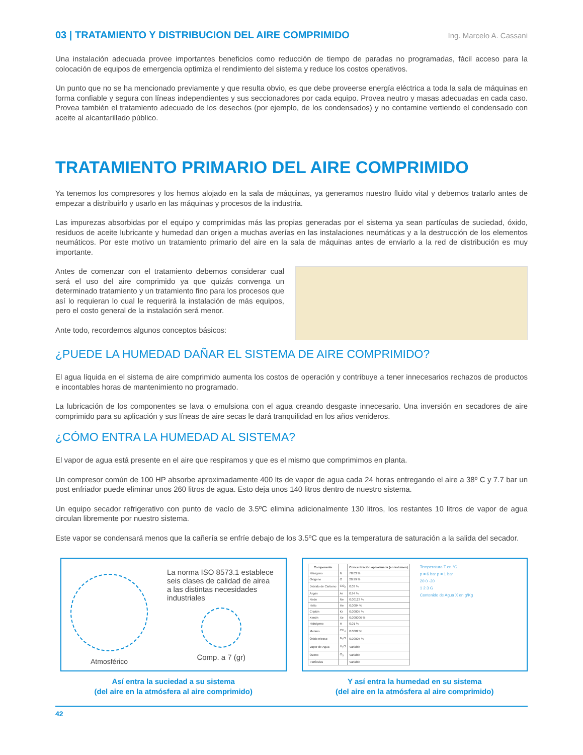03 | TRATAMIENTO Y DISTRIBUCION DEL AIRE COMPRIMIDO Ing. Marcelo A. Cassani
Una instalación adecuada provee importantes beneficios como reducción de tiempo de paradas no programadas, fácil acceso para la colocación de equipos de emergencia optimiza el rendimiento del sistema y reduce los costos operativos.
Un punto que no se ha mencionado previamente y que resulta obvio, es que debe proveerse energía eléctrica a toda la sala de máquinas en forma confiable y segura con líneas independientes y sus seccionadores por cada equipo. Provea neutro y masas adecuadas en cada caso. Provea también el tratamiento adecuado de los desechos (por ejemplo, de los condensados) y no contamine vertiendo el condensado con aceite al alcantarillado público.
TRATAMIENTO PRIMARIO DEL AIRE COMPRIMIDO
Ya tenemos los compresores y los hemos alojado en la sala de máquinas, ya generamos nuestro fluido vital y debemos tratarlo antes de empezar a distribuirlo y usarlo en las máquinas y procesos de la industria.
Las impurezas absorbidas por el equipo y comprimidas más las propias generadas por el sistema ya sean partículas de suciedad, óxido, residuos de aceite lubricante y humedad dan origen a muchas averías en las instalaciones neumáticas y a la destrucción de los elementos neumáticos. Por este motivo un tratamiento primario del aire en la sala de máquinas antes de enviarlo a la red de distribución es muy importante.
Antes de comenzar con el tratamiento debemos considerar cual será el uso del aire comprimido ya que quizás convenga un determinado tratamiento y un tratamiento fino para los procesos que así lo requieran lo cual le requerirá la instalación de más equipos, pero el costo general de la instalación será menor.
Ante todo, recordemos algunos conceptos básicos:
¿PUEDE LA HUMEDAD DAÑAR EL SISTEMA DE AIRE COMPRIMIDO?
El agua líquida en el sistema de aire comprimido aumenta los costos de operación y contribuye a tener innecesarios rechazos de productos e incontables horas de mantenimiento no programado.
La lubricación de los componentes se lava o emulsiona con el agua creando desgaste innecesario. Una inversión en secadores de aire comprimido para su aplicación y sus líneas de aire secas le dará tranquilidad en los años venideros.
¿CÓMO ENTRA LA HUMEDAD AL SISTEMA?
El vapor de agua está presente en el aire que respiramos y que es el mismo que comprimimos en planta.
Un compresor común de 100 HP absorbe aproximadamente 400 lts de vapor de agua cada 24 horas entregando el aire a 38º C y 7.7 bar un post enfriador puede eliminar unos 260 litros de agua. Esto deja unos 140 litros dentro de nuestro sistema.
Un equipo secador refrigerativo con punto de vacío de 3.5ºC elimina adicionalmente 130 litros, los restantes 10 litros de vapor de agua circulan libremente por nuestro sistema.
Este vapor se condensará menos que la cañería se enfríe debajo de los 3.5ºC que es la temperatura de saturación a la salida del secador.
Atmosférico
La norma ISO 8573.1 establece seis clases de calidad de airea a las distintas necesidades industriales
Comp. a 7 (gr)
Así entra la suciedad a su sistema
(del aire en la atmósfera al aire comprimido)
| Componente | | Concentración aproximada (en volumen) |
| --- | --- | --- |
| Nitrógeno | N | 78.03 % |
| Oxígeno | O | 20.99 % |
| Dióxido de Carbono | CO<sub>2</sub> | 0.03 % |
| Argón | Ar | 0.94 % |
| Neón | Ne | 0.00123 % |
| Helio | He | 0.0004 % |
| Criptón | Kr | 0.00005 % |
| Xenón | Xe | 0.000006 % |
| Hidrógeno | H | 0.01 % |
| Metano | CH<sub>4</sub> | 0.0002 % |
| Óxido nitroso | N<sub>2</sub>O | 0.00005 % |
| Vapor de Agua | H<sub>2</sub>O | Variable |
| Ozono | O<sub>3</sub> | Variable |
| Partículas | | Variable |
Temperatura T en °C
p = 6 bar p = 1 bar
20 0 -20
1 2 3 G
Contenido de Agua X en g/Kg
Y así entra la humedad en su sistema
(del aire en la atmósfera al aire comprimido)
42